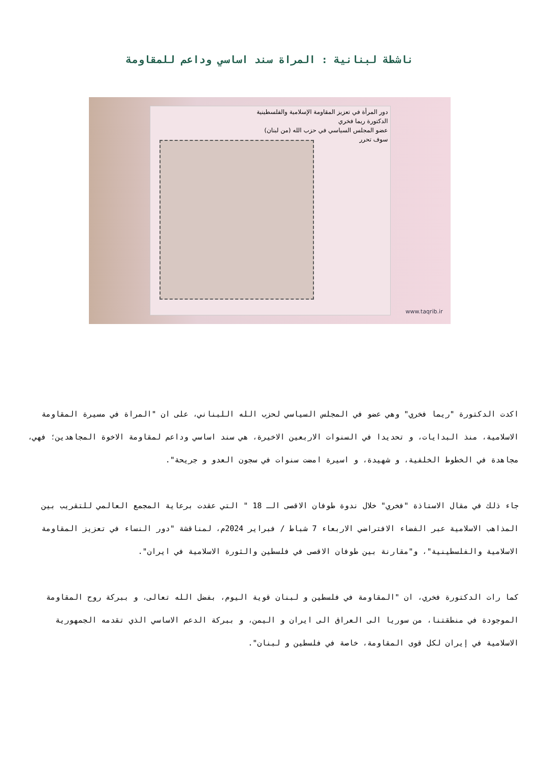ناشطة لبنانية : المراة سند اساسي وداعم للمقاومة
دور المرأة في تعزيز المقاومة الإسلامية والفلسطينية
الدكتورة ريما فخري
عضو المجلس السياسي في حزب الله (من لبنان)
سوف تحرر
www.taqrib.ir
اكدت الدكتورة "ريما فخري" وهي عضو في المجلس السياسي لحزب الله اللبناني، على ان "المراة في مسيرة المقاومة الاسلامية، منذ البدايات، و تحديدا في السنوات الاربعين الاخيرة، هي سند اساسي وداعم لمقاومة الاخوة المجاهدين؛ فهي، مجاهدة في الخطوط الخلفية، و شهيدة، و اسيرة امضت سنوات في سجون العدو و جريحة".
جاء ذلك في مقال الاستاذة "فخري" خلال ندوة طوفان الاقصى الـ 18 " التي عقدت برعاية المجمع العالمي للتقريب بين المذاهب الاسلامية عبر الفضاء الافتراضي الاربعاء 7 شباط / فبراير 2024م، لمناقشة "دور النساء في تعزيز المقاومة الاسلامية والفلسطينية"، و"مقارنة بين طوفان الاقصى في فلسطين والثورة الاسلامية في ايران".
كما رات الدكتورة فخري، ان "المقاومة في فلسطين و لبنان قوية اليوم، بفضل الله تعالى، و ببركة روح المقاومة الموجودة في منطقتنا، من سوريا الى العراق الى ايران و اليمن، و ببركة الدعم الاساسي الذي تقدمه الجمهورية الاسلامية في إيران لكل قوى المقاومة، خاصة في فلسطين و لبنان".